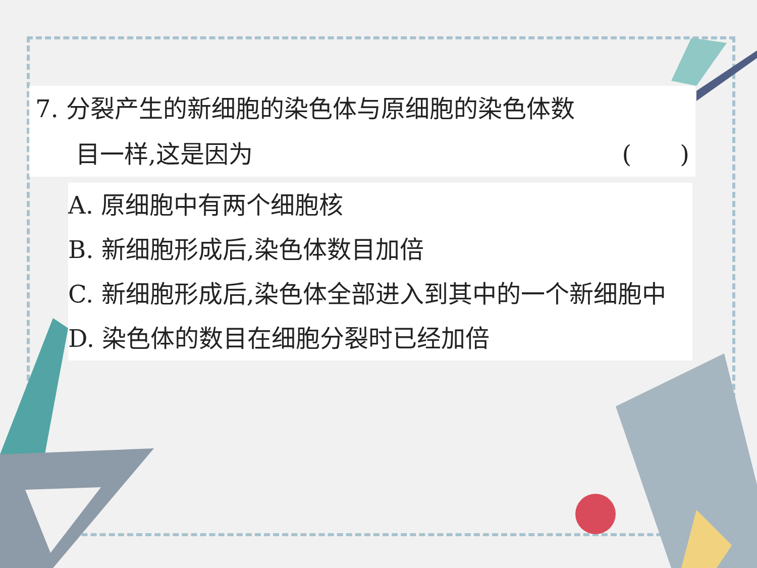7. 分裂产生的新细胞的染色体与原细胞的染色体数
目一样,这是因为 (　　)
A. 原细胞中有两个细胞核
B. 新细胞形成后,染色体数目加倍
C. 新细胞形成后,染色体全部进入到其中的一个新细胞中
D. 染色体的数目在细胞分裂时已经加倍